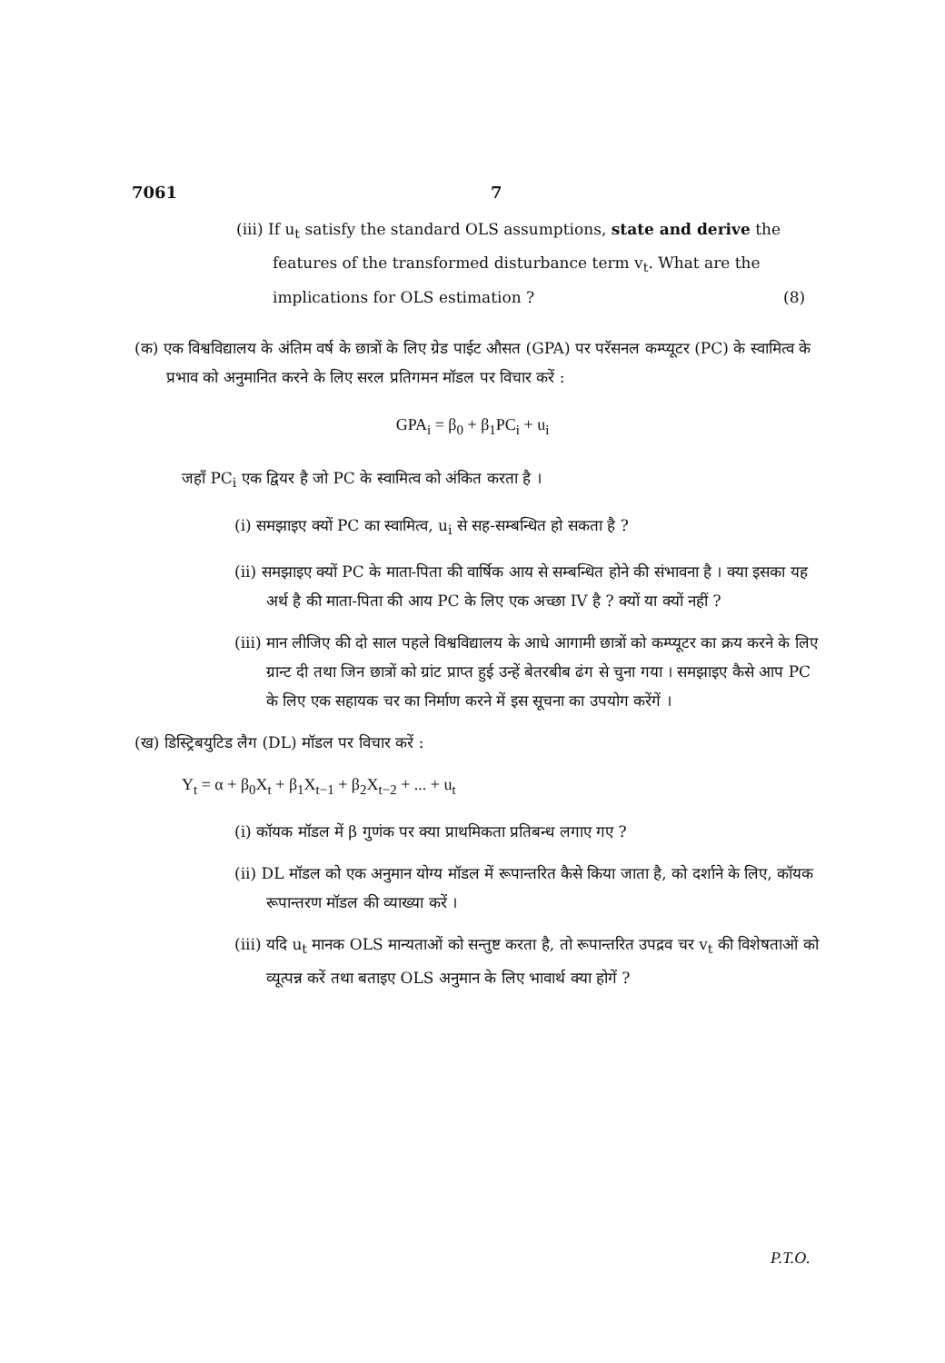7061 7
(iii) If u<sub>t</sub> satisfy the standard OLS assumptions, state and derive the features of the transformed disturbance term v<sub>t</sub>. What are the implications for OLS estimation ? (8)
(क) एक विश्वविद्यालय के अंतिम वर्ष के छात्रों के लिए ग्रेड पाईट औसत (GPA) पर परॅसनल कम्प्यूटर (PC) के स्वामित्व के प्रभाव को अनुमानित करने के लिए सरल प्रतिगमन मॉडल पर विचार करें :
GPA<sub>i</sub> = β<sub>0</sub> + β<sub>1</sub>PC<sub>i</sub> + u<sub>i</sub>
जहाँ PC<sub>i</sub> एक द्वियर है जो PC के स्वामित्व को अंकित करता है ।
(i) समझाइए क्यों PC का स्वामित्व, u<sub>i</sub> से सह-सम्बन्धित हो सकता है ?
(ii) समझाइए क्यों PC के माता-पिता की वार्षिक आय से सम्बन्धित होने की संभावना है । क्या इसका यह अर्थ है की माता-पिता की आय PC के लिए एक अच्छा IV है ? क्यों या क्यों नहीं ?
(iii) मान लीजिए की दो साल पहले विश्वविद्यालय के आधे आगामी छात्रों को कम्प्यूटर का क्रय करने के लिए ग्रान्ट दी तथा जिन छात्रों को ग्रांट प्राप्त हुई उन्हें बेतरबीब ढंग से चुना गया । समझाइए कैसे आप PC के लिए एक सहायक चर का निर्माण करने में इस सूचना का उपयोग करेंगें ।
(ख) डिस्ट्रिबयुटिड लैग (DL) मॉडल पर विचार करें :
Y<sub>t</sub> = α + β<sub>0</sub>X<sub>t</sub> + β<sub>1</sub>X<sub>t−1</sub> + β<sub>2</sub>X<sub>t−2</sub> + ... + u<sub>t</sub>
(i) कॉयक मॉडल में β गुणंक पर क्या प्राथमिकता प्रतिबन्ध लगाए गए ?
(ii) DL मॉडल को एक अनुमान योग्य मॉडल में रूपान्तरित कैसे किया जाता है, को दर्शाने के लिए, कॉयक रूपान्तरण मॉडल की व्याख्या करें ।
(iii) यदि u<sub>t</sub> मानक OLS मान्यताओं को सन्तुष्ट करता है, तो रूपान्तरित उपद्रव चर v<sub>t</sub> की विशेषताओं को व्यूत्पन्न करें तथा बताइए OLS अनुमान के लिए भावार्थ क्या होगें ?
P.T.O.